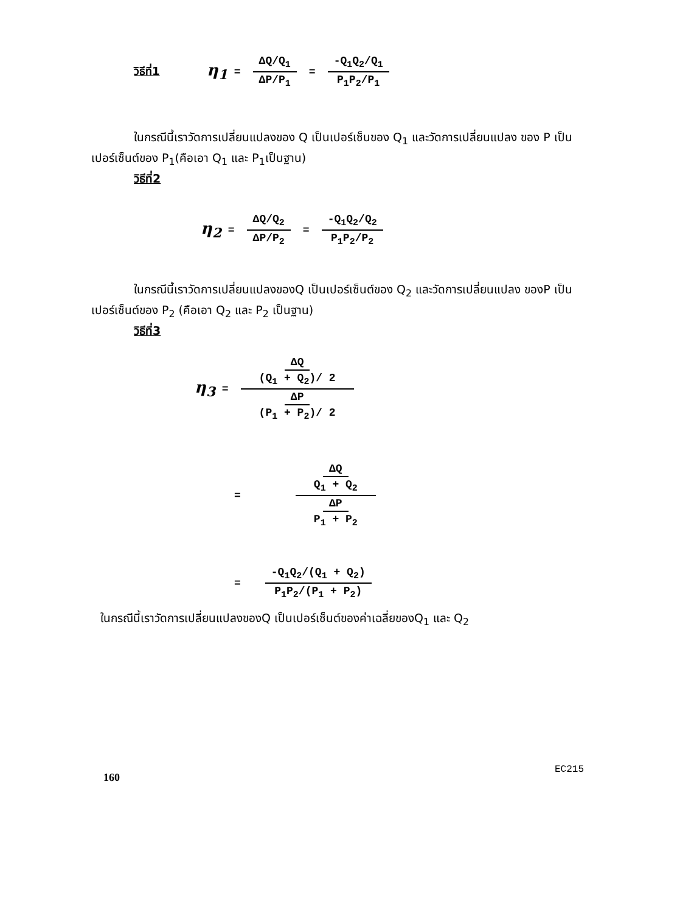วิธีที่1 η<sub>1</sub> = ΔQ/Q<sub>1</sub> ΔP/P<sub>1</sub> = -Q<sub>1</sub>Q<sub>2</sub>/Q<sub>1</sub> P<sub>1</sub>P<sub>2</sub>/P<sub>1</sub>
ในกรณีนี้เราวัดการเปลี่ยนแปลงของ Q เป็นเปอร์เซ็นของ Q<sub>1</sub> และวัดการเปลี่ยนแปลง ของ P เป็นเปอร์เซ็นต์ของ P<sub>1</sub>(คือเอา Q<sub>1</sub> และ P<sub>1</sub>เป็นฐาน)
วิธีที่2
η<sub>2</sub> = ΔQ/Q<sub>2</sub> ΔP/P<sub>2</sub> = -Q<sub>1</sub>Q<sub>2</sub>/Q<sub>2</sub> P<sub>1</sub>P<sub>2</sub>/P<sub>2</sub>
ในกรณีนี้เราวัดการเปลี่ยนแปลงของQ เป็นเปอร์เซ็นต์ของ Q<sub>2</sub> และวัดการเปลี่ยนแปลง ของP เป็นเปอร์เซ็นต์ของ P<sub>2</sub> (คือเอา Q<sub>2</sub> และ P<sub>2</sub> เป็นฐาน)
วิธีที่3
η<sub>3</sub> = ΔQ (Q<sub>1</sub> + Q<sub>2</sub>)/ 2 ΔP (P<sub>1</sub> + P<sub>2</sub>)/ 2
= ΔQ Q<sub>1</sub> + Q<sub>2</sub> ΔP P<sub>1</sub> + P<sub>2</sub>
= -Q<sub>1</sub>Q<sub>2</sub>/(Q<sub>1</sub> + Q<sub>2</sub>) P<sub>1</sub>P<sub>2</sub>/(P<sub>1</sub> + P<sub>2</sub>)
ในกรณีนี้เราวัดการเปลี่ยนแปลงของQ เป็นเปอร์เซ็นต์ของค่าเฉลี่ยของQ<sub>1</sub> และ Q<sub>2</sub>
160 EC215